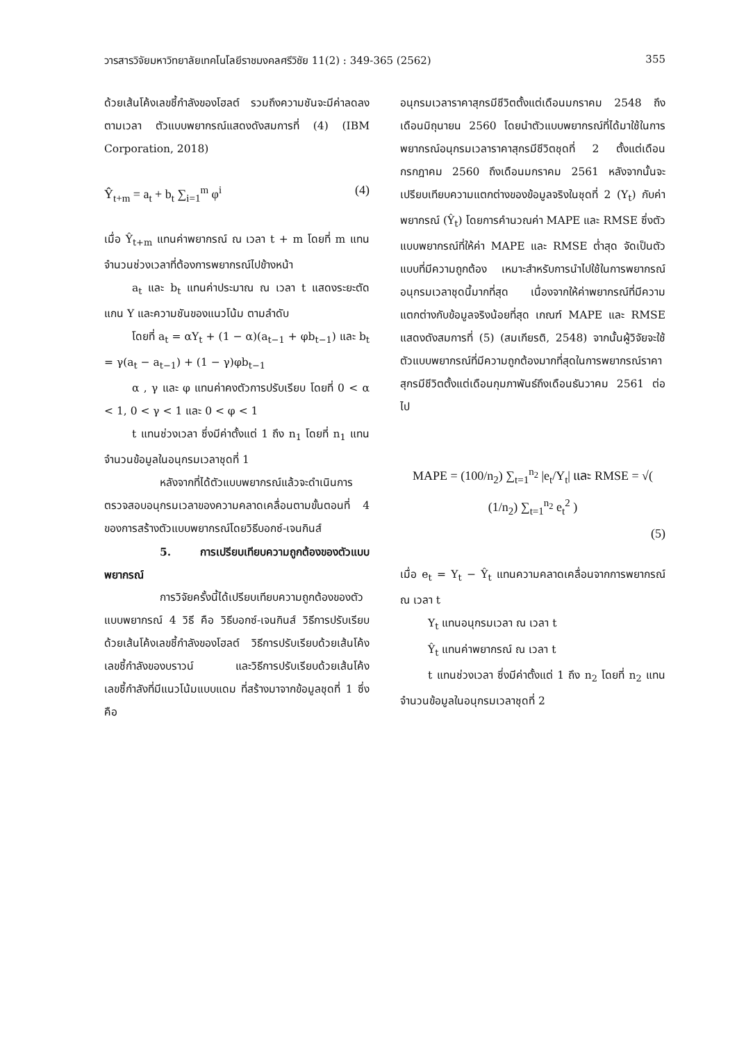วารสารวิจัยมหาวิทยาลัยเทคโนโลยีราชมงคลศรีวิชัย 11(2) : 349-365 (2562) 355
ด้วยเส้นโค้งเลขชี้กำลังของโฮลต์ รวมถึงความชันจะมีค่าลดลงตามเวลา ตัวแบบพยากรณ์แสดงดังสมการที่ (4) (IBM Corporation, 2018)
Ŷ<sub>t+m</sub> = a<sub>t</sub> + b<sub>t</sub> ∑<sub>i=1</sub><sup>m</sup> φ<sup>i</sup> (4)
เมื่อ Ŷ<sub>t+m</sub> แทนค่าพยากรณ์ ณ เวลา t + m โดยที่ m แทนจำนวนช่วงเวลาที่ต้องการพยากรณ์ไปข้างหน้า
a<sub>t</sub> และ b<sub>t</sub> แทนค่าประมาณ ณ เวลา t แสดงระยะตัดแกน Y และความชันของแนวโน้ม ตามลำดับ
โดยที่ a<sub>t</sub> = αY<sub>t</sub> + (1 − α)(a<sub>t−1</sub> + φb<sub>t−1</sub>) และ b<sub>t</sub> = γ(a<sub>t</sub> − a<sub>t−1</sub>) + (1 − γ)φb<sub>t−1</sub>
α , γ และ φ แทนค่าคงตัวการปรับเรียบ โดยที่ 0 < α < 1, 0 < γ < 1 และ 0 < φ < 1
t แทนช่วงเวลา ซึ่งมีค่าตั้งแต่ 1 ถึง n<sub>1</sub> โดยที่ n<sub>1</sub> แทนจำนวนข้อมูลในอนุกรมเวลาชุดที่ 1
หลังจากที่ได้ตัวแบบพยากรณ์แล้วจะดำเนินการตรวจสอบอนุกรมเวลาของความคลาดเคลื่อนตามขั้นตอนที่ 4 ของการสร้างตัวแบบพยากรณ์โดยวิธีบอกซ์-เจนกินส์
5. การเปรียบเทียบความถูกต้องของตัวแบบพยากรณ์
การวิจัยครั้งนี้ได้เปรียบเทียบความถูกต้องของตัวแบบพยากรณ์ 4 วิธี คือ วิธีบอกซ์-เจนกินส์ วิธีการปรับเรียบด้วยเส้นโค้งเลขชี้กำลังของโฮลต์ วิธีการปรับเรียบด้วยเส้นโค้งเลขชี้กำลังของบราวน์ และวิธีการปรับเรียบด้วยเส้นโค้งเลขชี้กำลังที่มีแนวโน้มแบบแดม ที่สร้างมาจากข้อมูลชุดที่ 1 ซึ่งคือ
อนุกรมเวลาราคาสุกรมีชีวิตตั้งแต่เดือนมกราคม 2548 ถึงเดือนมิถุนายน 2560 โดยนำตัวแบบพยากรณ์ที่ได้มาใช้ในการพยากรณ์อนุกรมเวลาราคาสุกรมีชีวิตชุดที่ 2 ตั้งแต่เดือนกรกฎาคม 2560 ถึงเดือนมกราคม 2561 หลังจากนั้นจะเปรียบเทียบความแตกต่างของข้อมูลจริงในชุดที่ 2 (Y<sub>t</sub>) กับค่าพยากรณ์ (Ŷ<sub>t</sub>) โดยการคำนวณค่า MAPE และ RMSE ซึ่งตัวแบบพยากรณ์ที่ให้ค่า MAPE และ RMSE ต่ำสุด จัดเป็นตัวแบบที่มีความถูกต้อง เหมาะสำหรับการนำไปใช้ในการพยากรณ์อนุกรมเวลาชุดนี้มากที่สุด เนื่องจากให้ค่าพยากรณ์ที่มีความแตกต่างกับข้อมูลจริงน้อยที่สุด เกณฑ์ MAPE และ RMSE แสดงดังสมการที่ (5) (สมเกียรติ, 2548) จากนั้นผู้วิจัยจะใช้ตัวแบบพยากรณ์ที่มีความถูกต้องมากที่สุดในการพยากรณ์ราคาสุกรมีชีวิตตั้งแต่เดือนกุมภาพันธ์ถึงเดือนธันวาคม 2561 ต่อไป
MAPE = (100/n<sub>2</sub>) ∑<sub>t=1</sub><sup>n<sub>2</sub></sup> |e<sub>t</sub>/Y<sub>t</sub>| และ RMSE = √( (1/n<sub>2</sub>) ∑<sub>t=1</sub><sup>n<sub>2</sub></sup> e<sub>t</sub><sup>2</sup> )
(5)
เมื่อ e<sub>t</sub> = Y<sub>t</sub> − Ŷ<sub>t</sub> แทนความคลาดเคลื่อนจากการพยากรณ์ ณ เวลา t
Y<sub>t</sub> แทนอนุกรมเวลา ณ เวลา t
Ŷ<sub>t</sub> แทนค่าพยากรณ์ ณ เวลา t
t แทนช่วงเวลา ซึ่งมีค่าตั้งแต่ 1 ถึง n<sub>2</sub> โดยที่ n<sub>2</sub> แทนจำนวนข้อมูลในอนุกรมเวลาชุดที่ 2